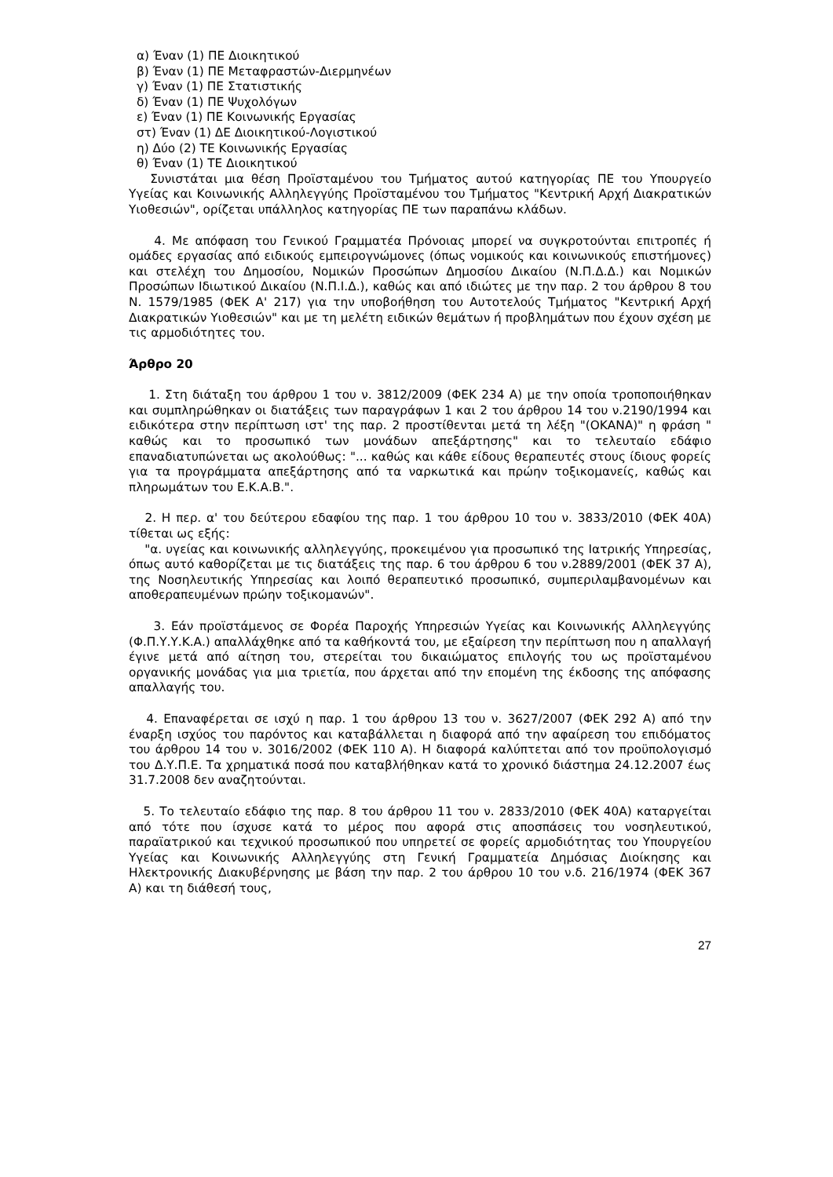α) Έναν (1) ΠΕ Διοικητικού
β) Έναν (1) ΠΕ Μεταφραστών-Διερμηνέων
γ) Έναν (1) ΠΕ Στατιστικής
δ) Έναν (1) ΠΕ Ψυχολόγων
ε) Έναν (1) ΠΕ Κοινωνικής Εργασίας
στ) Έναν (1) ΔΕ Διοικητικού-Λογιστικού
η) Δύο (2) ΤΕ Κοινωνικής Εργασίας
θ) Έναν (1) ΤΕ Διοικητικού
Συνιστάται μια θέση Προϊσταμένου του Τμήματος αυτού κατηγορίας ΠΕ του Υπουργείο Υγείας και Κοινωνικής Αλληλεγγύης Προϊσταμένου του Τμήματος "Κεντρική Αρχή Διακρατικών Υιοθεσιών", ορίζεται υπάλληλος κατηγορίας ΠΕ των παραπάνω κλάδων.
4. Με απόφαση του Γενικού Γραμματέα Πρόνοιας μπορεί να συγκροτούνται επιτροπές ή ομάδες εργασίας από ειδικούς εμπειρογνώμονες (όπως νομικούς και κοινωνικούς επιστήμονες) και στελέχη του Δημοσίου, Νομικών Προσώπων Δημοσίου Δικαίου (Ν.Π.Δ.Δ.) και Νομικών Προσώπων Ιδιωτικού Δικαίου (Ν.Π.Ι.Δ.), καθώς και από ιδιώτες με την παρ. 2 του άρθρου 8 του Ν. 1579/1985 (ΦΕΚ Α' 217) για την υποβοήθηση του Αυτοτελούς Τμήματος "Κεντρική Αρχή Διακρατικών Υιοθεσιών" και με τη μελέτη ειδικών θεμάτων ή προβλημάτων που έχουν σχέση με τις αρμοδιότητες του.
Άρθρο 20
1. Στη διάταξη του άρθρου 1 του ν. 3812/2009 (ΦΕΚ 234 Α) με την οποία τροποποιήθηκαν και συμπληρώθηκαν οι διατάξεις των παραγράφων 1 και 2 του άρθρου 14 του ν.2190/1994 και ειδικότερα στην περίπτωση ιστ' της παρ. 2 προστίθενται μετά τη λέξη "(ΟΚΑΝΑ)" η φράση " καθώς και το προσωπικό των μονάδων απεξάρτησης" και το τελευταίο εδάφιο επαναδιατυπώνεται ως ακολούθως: "... καθώς και κάθε είδους θεραπευτές στους ίδιους φορείς για τα προγράμματα απεξάρτησης από τα ναρκωτικά και πρώην τοξικομανείς, καθώς και πληρωμάτων του Ε.Κ.Α.Β.".
2. Η περ. α' του δεύτερου εδαφίου της παρ. 1 του άρθρου 10 του ν. 3833/2010 (ΦΕΚ 40Α) τίθεται ως εξής:
"α. υγείας και κοινωνικής αλληλεγγύης, προκειμένου για προσωπικό της Ιατρικής Υπηρεσίας, όπως αυτό καθορίζεται με τις διατάξεις της παρ. 6 του άρθρου 6 του ν.2889/2001 (ΦΕΚ 37 Α), της Νοσηλευτικής Υπηρεσίας και λοιπό θεραπευτικό προσωπικό, συμπεριλαμβανομένων και αποθεραπευμένων πρώην τοξικομανών".
3. Εάν προϊστάμενος σε Φορέα Παροχής Υπηρεσιών Υγείας και Κοινωνικής Αλληλεγγύης (Φ.Π.Υ.Υ.Κ.Α.) απαλλάχθηκε από τα καθήκοντά του, με εξαίρεση την περίπτωση που η απαλλαγή έγινε μετά από αίτηση του, στερείται του δικαιώματος επιλογής του ως προϊσταμένου οργανικής μονάδας για μια τριετία, που άρχεται από την επομένη της έκδοσης της απόφασης απαλλαγής του.
4. Επαναφέρεται σε ισχύ η παρ. 1 του άρθρου 13 του ν. 3627/2007 (ΦΕΚ 292 Α) από την έναρξη ισχύος του παρόντος και καταβάλλεται η διαφορά από την αφαίρεση του επιδόματος του άρθρου 14 του ν. 3016/2002 (ΦΕΚ 110 Α). Η διαφορά καλύπτεται από τον προϋπολογισμό του Δ.Υ.Π.Ε. Τα χρηματικά ποσά που καταβλήθηκαν κατά το χρονικό διάστημα 24.12.2007 έως 31.7.2008 δεν αναζητούνται.
5. Το τελευταίο εδάφιο της παρ. 8 του άρθρου 11 του ν. 2833/2010 (ΦΕΚ 40Α) καταργείται από τότε που ίσχυσε κατά το μέρος που αφορά στις αποσπάσεις του νοσηλευτικού, παραϊατρικού και τεχνικού προσωπικού που υπηρετεί σε φορείς αρμοδιότητας του Υπουργείου Υγείας και Κοινωνικής Αλληλεγγύης στη Γενική Γραμματεία Δημόσιας Διοίκησης και Ηλεκτρονικής Διακυβέρνησης με βάση την παρ. 2 του άρθρου 10 του ν.δ. 216/1974 (ΦΕΚ 367 Α) και τη διάθεσή τους,
27